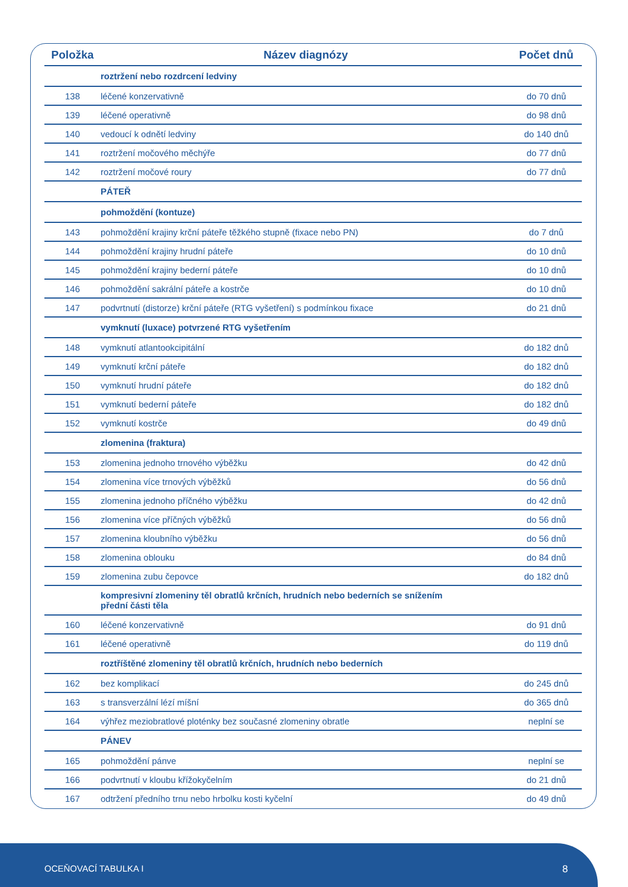| Položka | Název diagnózy | Počet dnů |
| --- | --- | --- |
| | roztržení nebo rozdrcení ledviny | |
| 138 | léčené konzervativně | do 70 dnů |
| 139 | léčené operativně | do 98 dnů |
| 140 | vedoucí k odnětí ledviny | do 140 dnů |
| 141 | roztržení močového měchýře | do 77 dnů |
| 142 | roztržení močové roury | do 77 dnů |
| | PÁTEŘ | |
| | pohmoždění (kontuze) | |
| 143 | pohmoždění krajiny krční páteře těžkého stupně (fixace nebo PN) | do 7 dnů |
| 144 | pohmoždění krajiny hrudní páteře | do 10 dnů |
| 145 | pohmoždění krajiny bederní páteře | do 10 dnů |
| 146 | pohmoždění sakrální páteře a kostrče | do 10 dnů |
| 147 | podvrtnutí (distorze) krční páteře (RTG vyšetření) s podmínkou fixace | do 21 dnů |
| | vymknutí (luxace) potvrzené RTG vyšetřením | |
| 148 | vymknutí atlantookcipitální | do 182 dnů |
| 149 | vymknutí krční páteře | do 182 dnů |
| 150 | vymknutí hrudní páteře | do 182 dnů |
| 151 | vymknutí bederní páteře | do 182 dnů |
| 152 | vymknutí kostrče | do 49 dnů |
| | zlomenina (fraktura) | |
| 153 | zlomenina jednoho trnového výběžku | do 42 dnů |
| 154 | zlomenina více trnových výběžků | do 56 dnů |
| 155 | zlomenina jednoho příčného výběžku | do 42 dnů |
| 156 | zlomenina více příčných výběžků | do 56 dnů |
| 157 | zlomenina kloubního výběžku | do 56 dnů |
| 158 | zlomenina oblouku | do 84 dnů |
| 159 | zlomenina zubu čepovce | do 182 dnů |
| | kompresivní zlomeniny těl obratlů krčních, hrudních nebo bederních se snížením přední části těla | |
| 160 | léčené konzervativně | do 91 dnů |
| 161 | léčené operativně | do 119 dnů |
| | roztříštěné zlomeniny těl obratlů krčních, hrudních nebo bederních | |
| 162 | bez komplikací | do 245 dnů |
| 163 | s transverzální lézí míšní | do 365 dnů |
| 164 | výhřez meziobratlové ploténky bez současné zlomeniny obratle | neplní se |
| | PÁNEV | |
| 165 | pohmoždění pánve | neplní se |
| 166 | podvrtnutí v kloubu křížokyčelním | do 21 dnů |
| 167 | odtržení předního trnu nebo hrbolku kosti kyčelní | do 49 dnů |
OCEŇOVACÍ TABULKA I 8